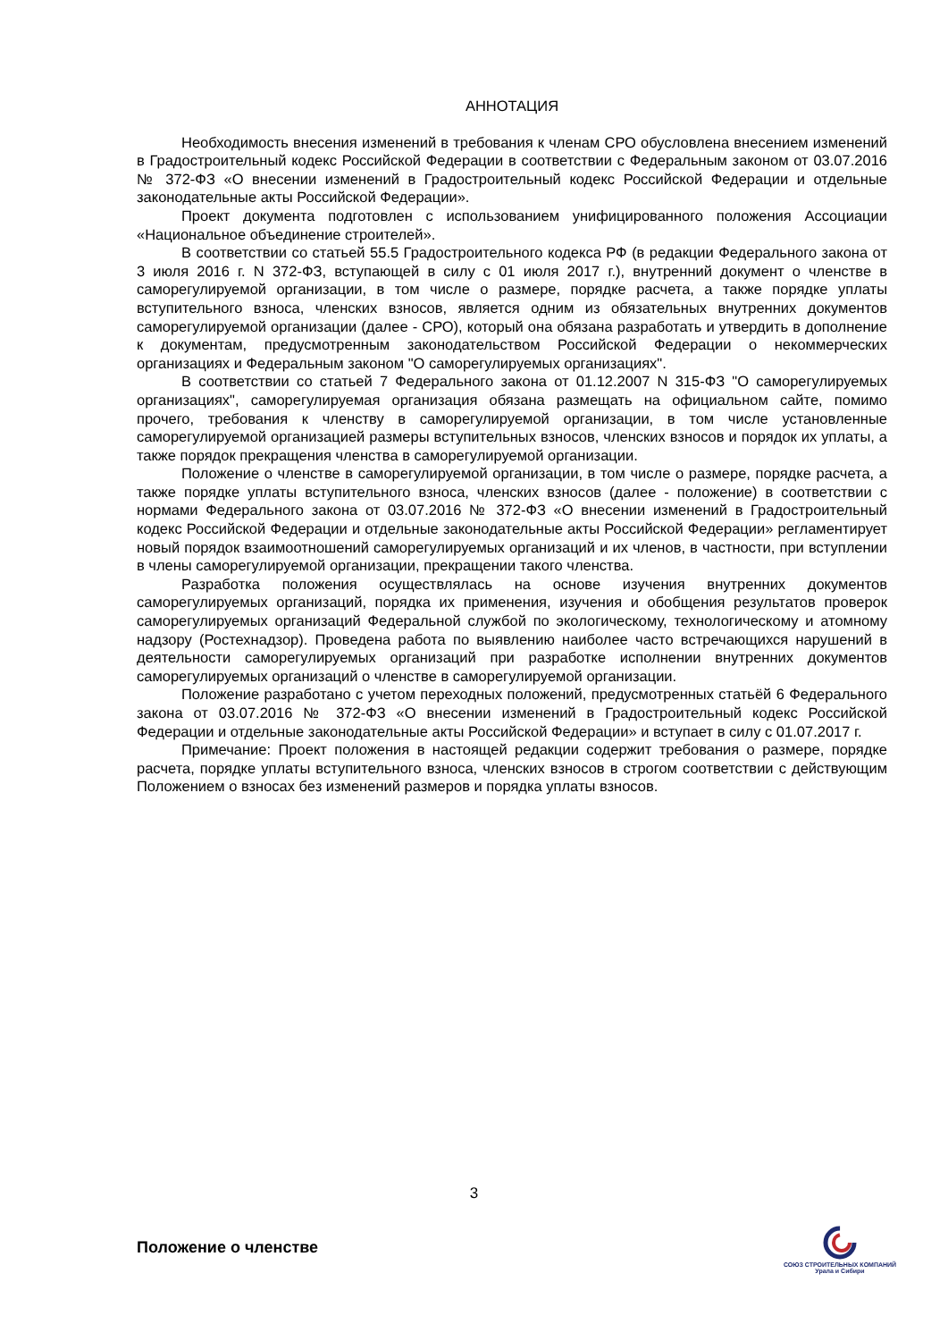АННОТАЦИЯ
Необходимость внесения изменений в требования к членам СРО обусловлена внесением изменений в Градостроительный кодекс Российской Федерации в соответствии с Федеральным законом от 03.07.2016 № 372-ФЗ «О внесении изменений в Градостроительный кодекс Российской Федерации и отдельные законодательные акты Российской Федерации».
Проект документа подготовлен с использованием унифицированного положения Ассоциации «Национальное объединение строителей».
В соответствии со статьей 55.5 Градостроительного кодекса РФ (в редакции Федерального закона от 3 июля 2016 г. N 372-ФЗ, вступающей в силу с 01 июля 2017 г.), внутренний документ о членстве в саморегулируемой организации, в том числе о размере, порядке расчета, а также порядке уплаты вступительного взноса, членских взносов, является одним из обязательных внутренних документов саморегулируемой организации (далее - СРО), который она обязана разработать и утвердить в дополнение к документам, предусмотренным законодательством Российской Федерации о некоммерческих организациях и Федеральным законом "О саморегулируемых организациях".
В соответствии со статьей 7 Федерального закона от 01.12.2007 N 315-ФЗ "О саморегулируемых организациях", саморегулируемая организация обязана размещать на официальном сайте, помимо прочего, требования к членству в саморегулируемой организации, в том числе установленные саморегулируемой организацией размеры вступительных взносов, членских взносов и порядок их уплаты, а также порядок прекращения членства в саморегулируемой организации.
Положение о членстве в саморегулируемой организации, в том числе о размере, порядке расчета, а также порядке уплаты вступительного взноса, членских взносов (далее - положение) в соответствии с нормами Федерального закона от 03.07.2016 № 372-ФЗ «О внесении изменений в Градостроительный кодекс Российской Федерации и отдельные законодательные акты Российской Федерации» регламентирует новый порядок взаимоотношений саморегулируемых организаций и их членов, в частности, при вступлении в члены саморегулируемой организации, прекращении такого членства.
Разработка положения осуществлялась на основе изучения внутренних документов саморегулируемых организаций, порядка их применения, изучения и обобщения результатов проверок саморегулируемых организаций Федеральной службой по экологическому, технологическому и атомному надзору (Ростехнадзор). Проведена работа по выявлению наиболее часто встречающихся нарушений в деятельности саморегулируемых организаций при разработке исполнении внутренних документов саморегулируемых организаций о членстве в саморегулируемой организации.
Положение разработано с учетом переходных положений, предусмотренных статьёй 6 Федерального закона от 03.07.2016 № 372-ФЗ «О внесении изменений в Градостроительный кодекс Российской Федерации и отдельные законодательные акты Российской Федерации» и вступает в силу с 01.07.2017 г.
Примечание: Проект положения в настоящей редакции содержит требования о размере, порядке расчета, порядке уплаты вступительного взноса, членских взносов в строгом соответствии с действующим Положением о взносах без изменений размеров и порядка уплаты взносов.
3
Положение о членстве
СОЮЗ СТРОИТЕЛЬНЫХ КОМПАНИЙ
Урала и Сибири